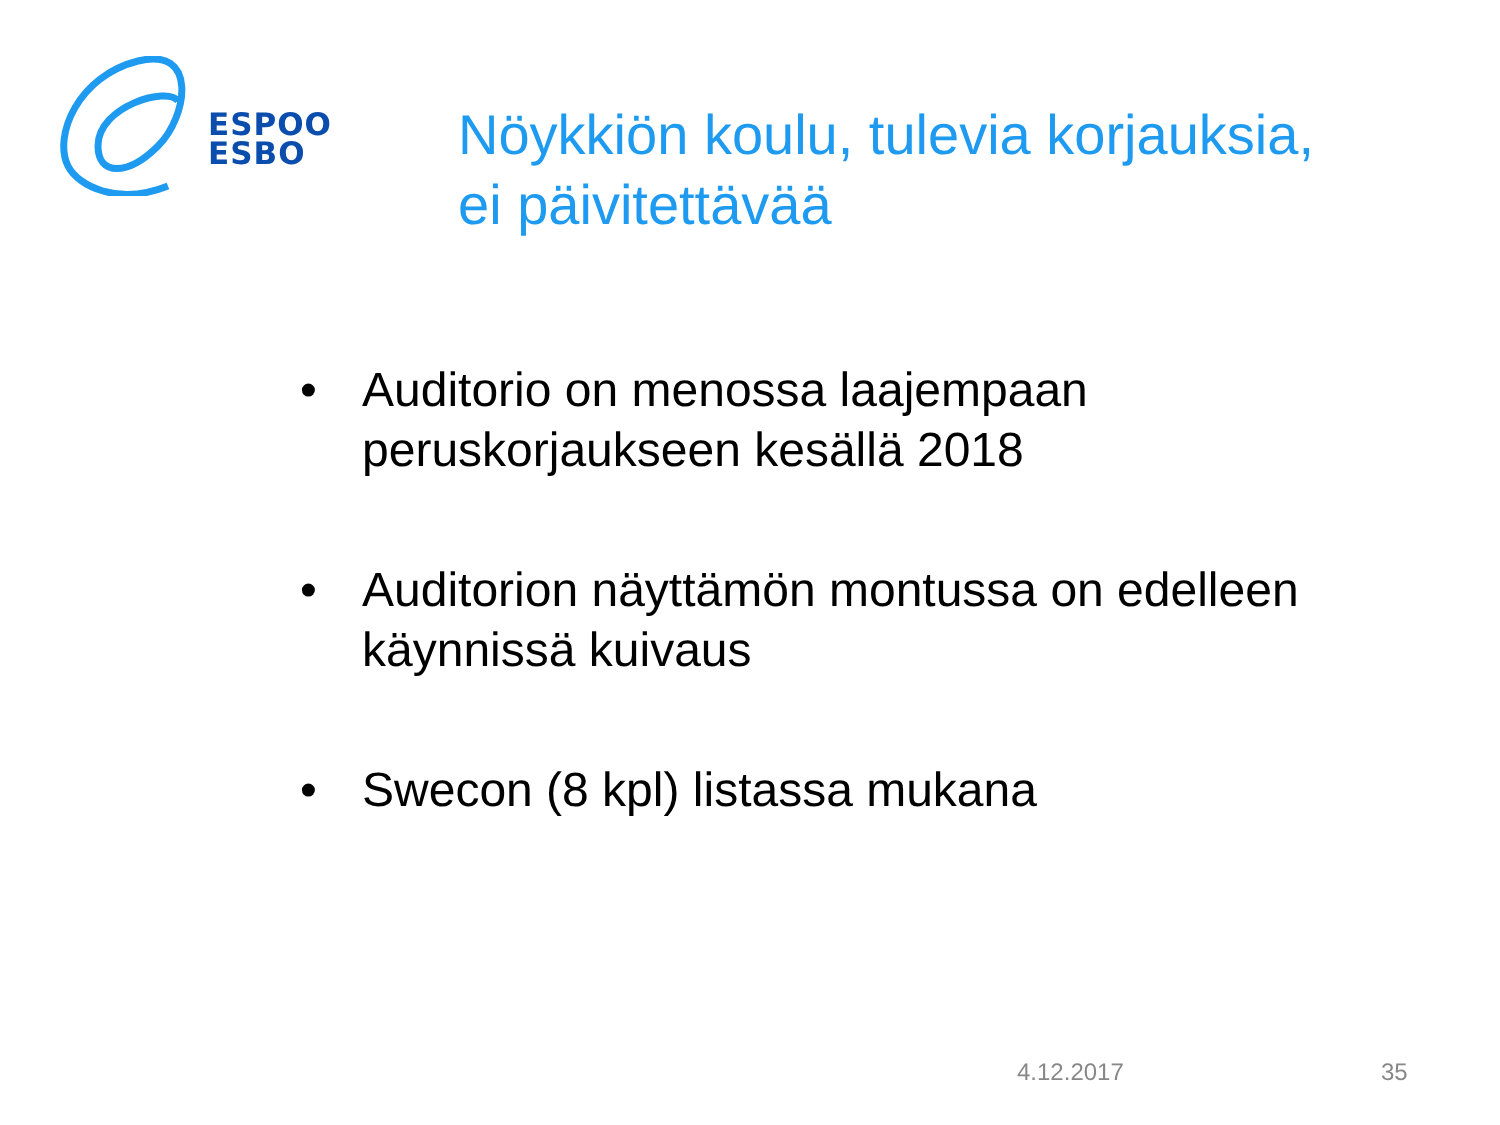ESPOO
ESBO
Nöykkiön koulu, tulevia korjauksia,
ei päivitettävää
• Auditorio on menossa laajempaan peruskorjaukseen kesällä 2018
• Auditorion näyttämön montussa on edelleen käynnissä kuivaus
• Swecon (8 kpl) listassa mukana
4.12.2017 35